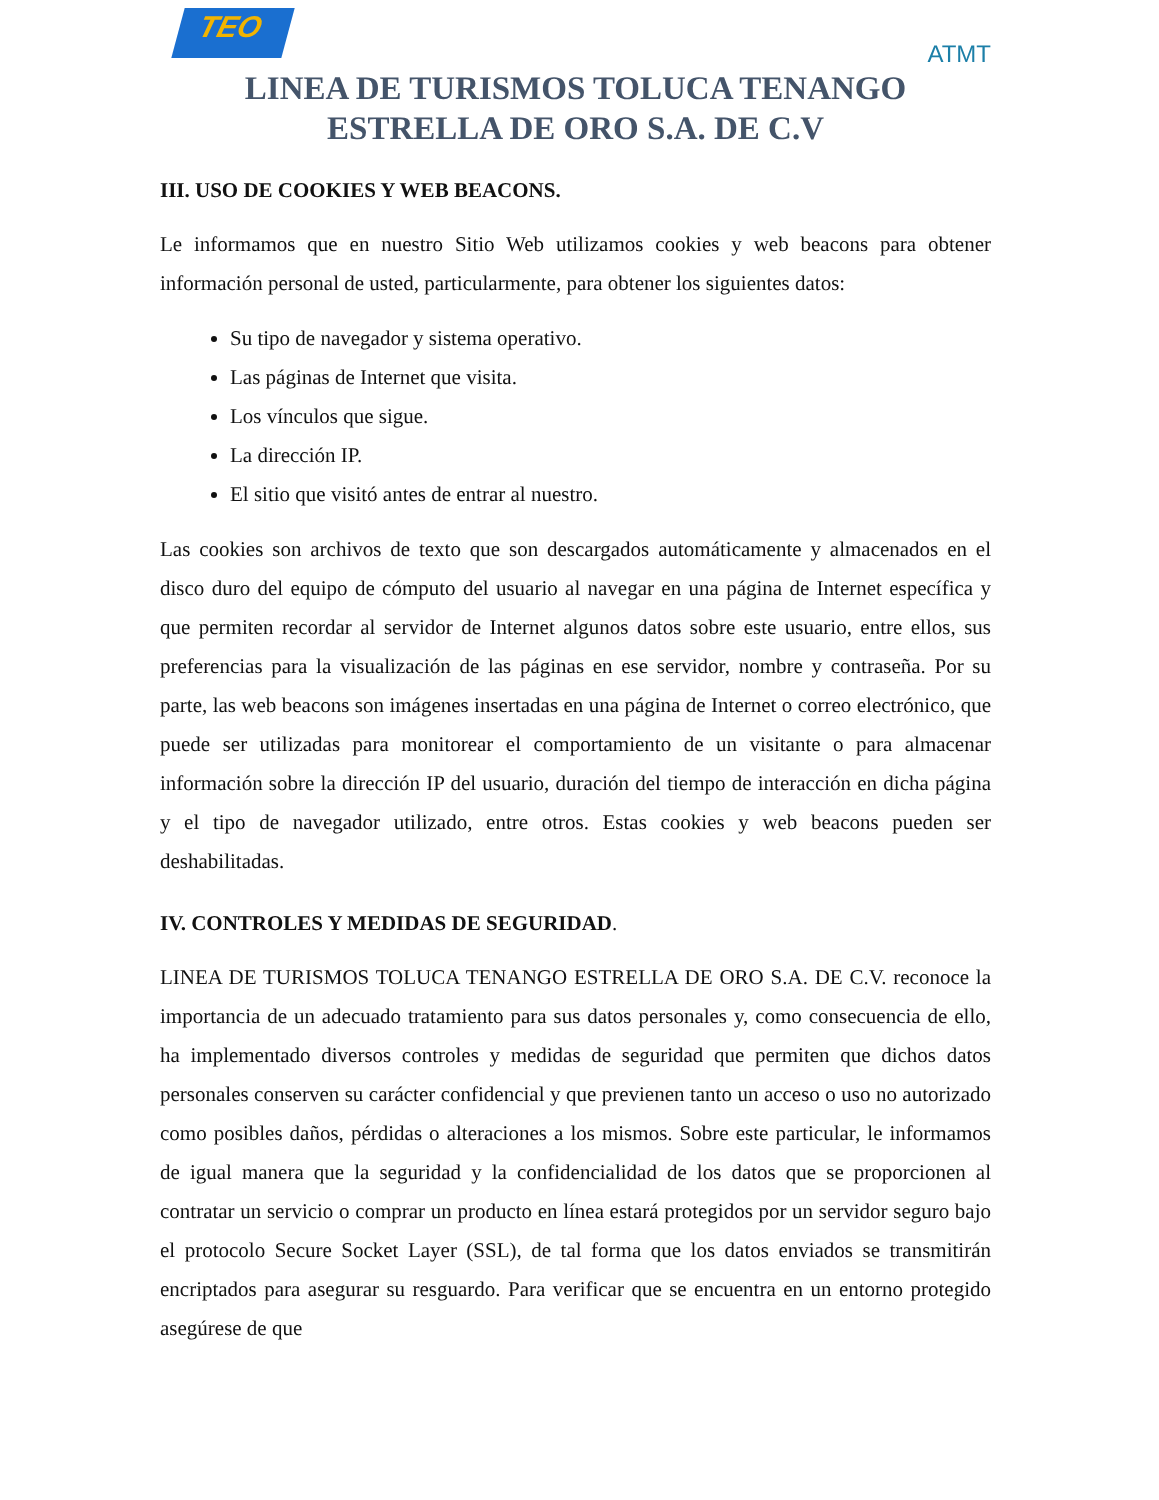TEO
ATMT
LINEA DE TURISMOS TOLUCA TENANGO
ESTRELLA DE ORO S.A. DE C.V
III. USO DE COOKIES Y WEB BEACONS.
Le informamos que en nuestro Sitio Web utilizamos cookies y web beacons para obtener información personal de usted, particularmente, para obtener los siguientes datos:
Su tipo de navegador y sistema operativo.
Las páginas de Internet que visita.
Los vínculos que sigue.
La dirección IP.
El sitio que visitó antes de entrar al nuestro.
Las cookies son archivos de texto que son descargados automáticamente y almacenados en el disco duro del equipo de cómputo del usuario al navegar en una página de Internet específica y que permiten recordar al servidor de Internet algunos datos sobre este usuario, entre ellos, sus preferencias para la visualización de las páginas en ese servidor, nombre y contraseña. Por su parte, las web beacons son imágenes insertadas en una página de Internet o correo electrónico, que puede ser utilizadas para monitorear el comportamiento de un visitante o para almacenar información sobre la dirección IP del usuario, duración del tiempo de interacción en dicha página y el tipo de navegador utilizado, entre otros. Estas cookies y web beacons pueden ser deshabilitadas.
IV. CONTROLES Y MEDIDAS DE SEGURIDAD.
LINEA DE TURISMOS TOLUCA TENANGO ESTRELLA DE ORO S.A. DE C.V. reconoce la importancia de un adecuado tratamiento para sus datos personales y, como consecuencia de ello, ha implementado diversos controles y medidas de seguridad que permiten que dichos datos personales conserven su carácter confidencial y que previenen tanto un acceso o uso no autorizado como posibles daños, pérdidas o alteraciones a los mismos. Sobre este particular, le informamos de igual manera que la seguridad y la confidencialidad de los datos que se proporcionen al contratar un servicio o comprar un producto en línea estará protegidos por un servidor seguro bajo el protocolo Secure Socket Layer (SSL), de tal forma que los datos enviados se transmitirán encriptados para asegurar su resguardo. Para verificar que se encuentra en un entorno protegido asegúrese de que